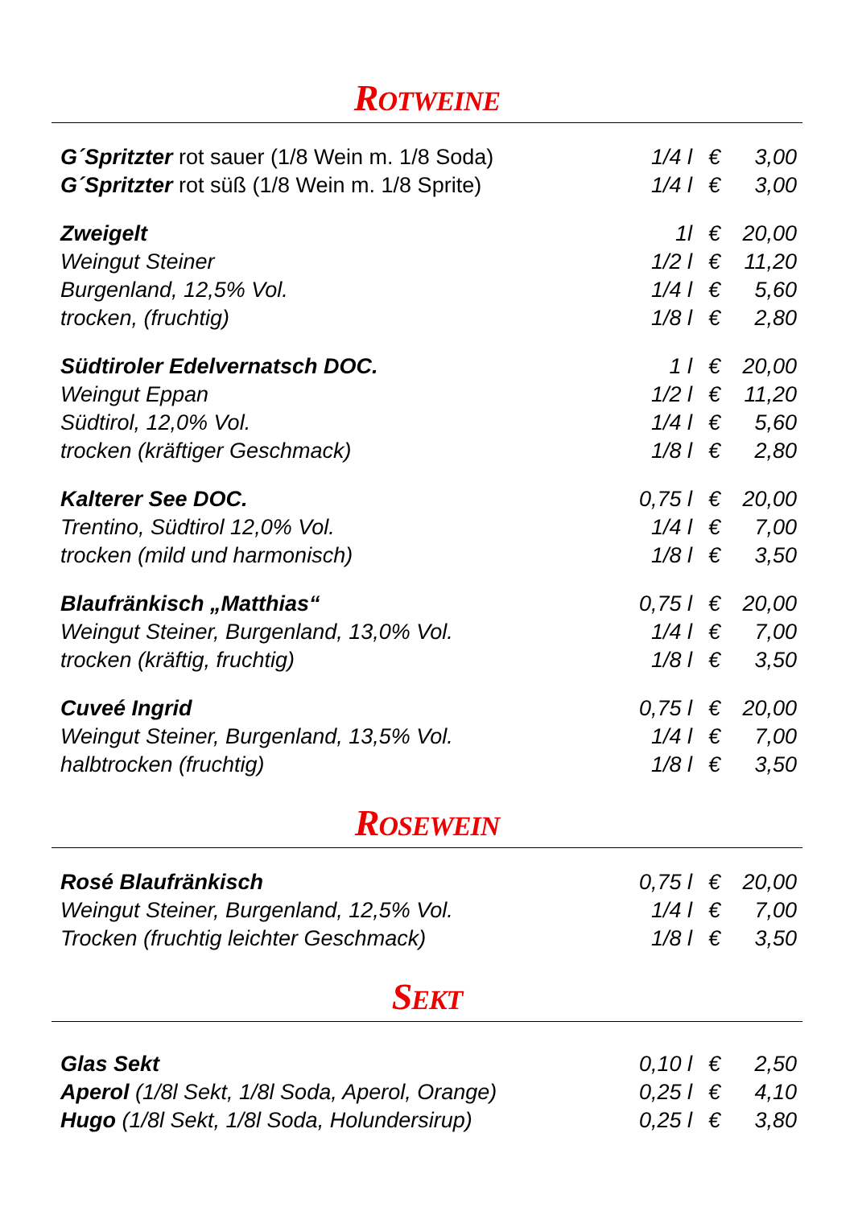ROTWEINE
| G´Spritzter rot sauer (1/8 Wein m. 1/8 Soda) | 1/4 l | € 3,00 |
| G´Spritzter rot süß (1/8 Wein m. 1/8 Sprite) | 1/4 l | € 3,00 |
| Zweigelt | 1l | € 20,00 |
| Weingut Steiner | 1/2 l | € 11,20 |
| Burgenland, 12,5% Vol. | 1/4 l | € 5,60 |
| trocken, (fruchtig) | 1/8 l | € 2,80 |
| Südtiroler Edelvernatsch DOC. | 1 l | € 20,00 |
| Weingut Eppan | 1/2 l | € 11,20 |
| Südtirol, 12,0% Vol. | 1/4 l | € 5,60 |
| trocken (kräftiger Geschmack) | 1/8 l | € 2,80 |
| Kalterer See DOC. | 0,75 l | € 20,00 |
| Trentino, Südtirol 12,0% Vol. | 1/4 l | € 7,00 |
| trocken (mild und harmonisch) | 1/8 l | € 3,50 |
| Blaufränkisch „Matthias“ | 0,75 l | € 20,00 |
| Weingut Steiner, Burgenland, 13,0% Vol. | 1/4 l | € 7,00 |
| trocken (kräftig, fruchtig) | 1/8 l | € 3,50 |
| Cuveé Ingrid | 0,75 l | € 20,00 |
| Weingut Steiner, Burgenland, 13,5% Vol. | 1/4 l | € 7,00 |
| halbtrocken (fruchtig) | 1/8 l | € 3,50 |
ROSEWEIN
| Rosé Blaufränkisch | 0,75 l | € 20,00 |
| Weingut Steiner, Burgenland, 12,5% Vol. | 1/4 l | € 7,00 |
| Trocken (fruchtig leichter Geschmack) | 1/8 l | € 3,50 |
SEKT
| Glas Sekt | 0,10 l | € 2,50 |
| Aperol (1/8l Sekt, 1/8l Soda, Aperol, Orange) | 0,25 l | € 4,10 |
| Hugo (1/8l Sekt, 1/8l Soda, Holundersirup) | 0,25 l | € 3,80 |